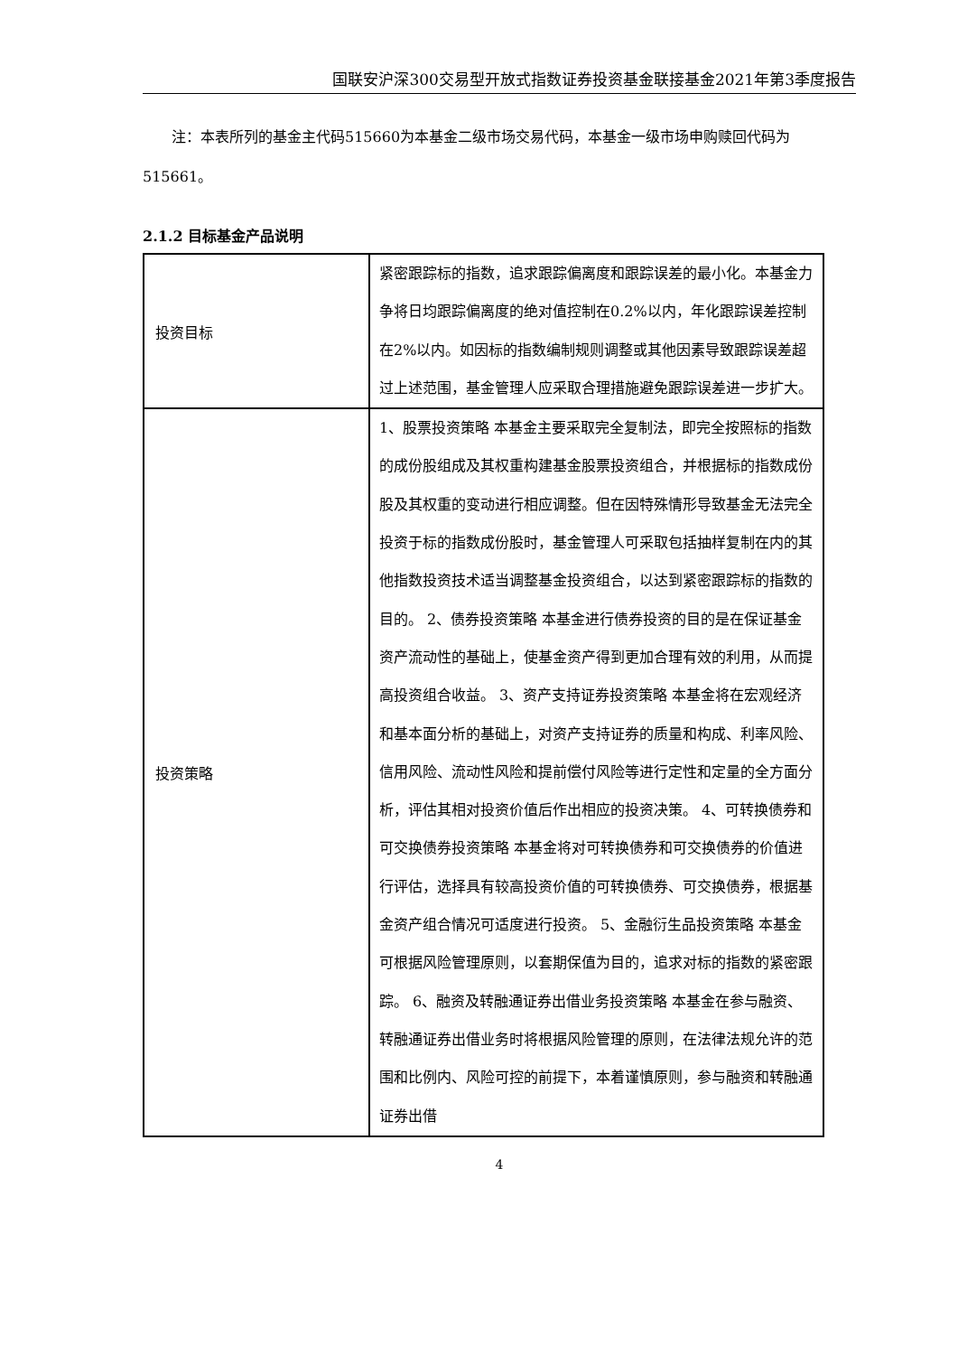国联安沪深300交易型开放式指数证券投资基金联接基金2021年第3季度报告
注：本表所列的基金主代码515660为本基金二级市场交易代码，本基金一级市场申购赎回代码为515661。
2.1.2 目标基金产品说明
| 投资目标 | 紧密跟踪标的指数，追求跟踪偏离度和跟踪误差的最小化。本基金力争将日均跟踪偏离度的绝对值控制在0.2%以内，年化跟踪误差控制在2%以内。如因标的指数编制规则调整或其他因素导致跟踪误差超过上述范围，基金管理人应采取合理措施避免跟踪误差进一步扩大。 |
| 投资策略 | 1、股票投资策略 本基金主要采取完全复制法，即完全按照标的指数的成份股组成及其权重构建基金股票投资组合，并根据标的指数成份股及其权重的变动进行相应调整。但在因特殊情形导致基金无法完全投资于标的指数成份股时，基金管理人可采取包括抽样复制在内的其他指数投资技术适当调整基金投资组合，以达到紧密跟踪标的指数的目的。 2、债券投资策略 本基金进行债券投资的目的是在保证基金资产流动性的基础上，使基金资产得到更加合理有效的利用，从而提高投资组合收益。 3、资产支持证券投资策略 本基金将在宏观经济和基本面分析的基础上，对资产支持证券的质量和构成、利率风险、信用风险、流动性风险和提前偿付风险等进行定性和定量的全方面分析，评估其相对投资价值后作出相应的投资决策。 4、可转换债券和可交换债券投资策略 本基金将对可转换债券和可交换债券的价值进行评估，选择具有较高投资价值的可转换债券、可交换债券，根据基金资产组合情况可适度进行投资。 5、金融衍生品投资策略 本基金可根据风险管理原则，以套期保值为目的，追求对标的指数的紧密跟踪。 6、融资及转融通证券出借业务投资策略 本基金在参与融资、转融通证券出借业务时将根据风险管理的原则，在法律法规允许的范围和比例内、风险可控的前提下，本着谨慎原则，参与融资和转融通证券出借 |
4